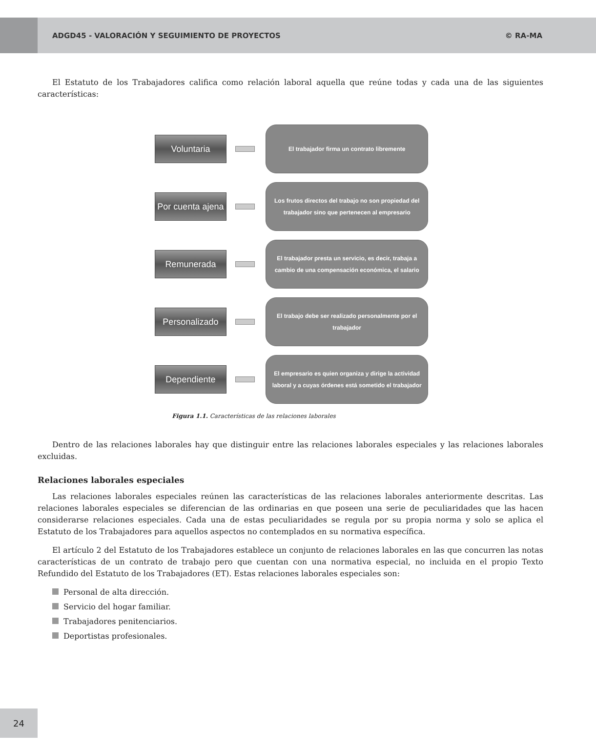ADGD45 - VALORACIÓN Y SEGUIMIENTO DE PROYECTOS
© RA-MA
El Estatuto de los Trabajadores califica como relación laboral aquella que reúne todas y cada una de las siguientes características:
Voluntaria
El trabajador firma un contrato libremente
Por cuenta ajena
Los frutos directos del trabajo no son propiedad del trabajador sino que pertenecen al empresario
Remunerada
El trabajador presta un servicio, es decir, trabaja a cambio de una compensación económica, el salario
Personalizado
El trabajo debe ser realizado personalmente por el trabajador
Dependiente
El empresario es quien organiza y dirige la actividad laboral y a cuyas órdenes está sometido el trabajador
Figura 1.1. Características de las relaciones laborales
Dentro de las relaciones laborales hay que distinguir entre las relaciones laborales especiales y las relaciones laborales excluidas.
Relaciones laborales especiales
Las relaciones laborales especiales reúnen las características de las relaciones laborales anteriormente descritas. Las relaciones laborales especiales se diferencian de las ordinarias en que poseen una serie de peculiaridades que las hacen considerarse relaciones especiales. Cada una de estas peculiaridades se regula por su propia norma y solo se aplica el Estatuto de los Trabajadores para aquellos aspectos no contemplados en su normativa específica.
El artículo 2 del Estatuto de los Trabajadores establece un conjunto de relaciones laborales en las que concurren las notas características de un contrato de trabajo pero que cuentan con una normativa especial, no incluida en el propio Texto Refundido del Estatuto de los Trabajadores (ET). Estas relaciones laborales especiales son:
Personal de alta dirección.
Servicio del hogar familiar.
Trabajadores penitenciarios.
Deportistas profesionales.
24